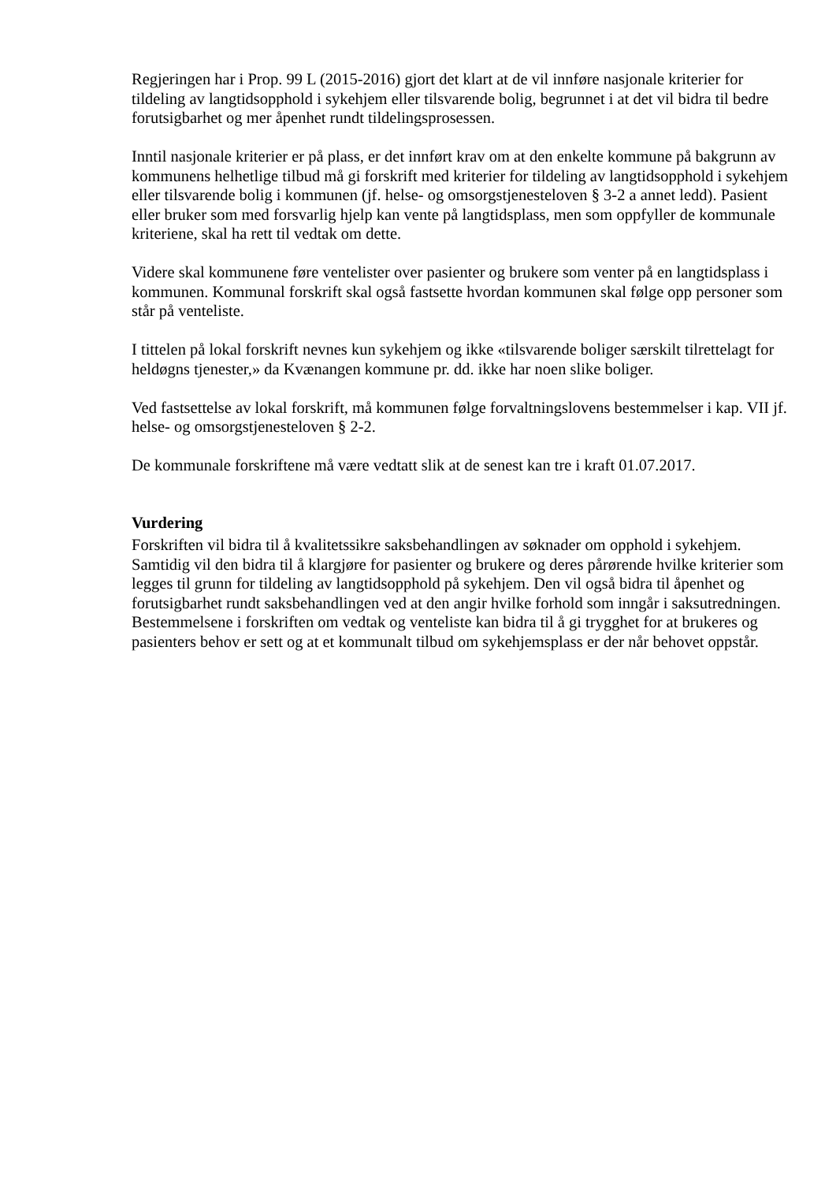Regjeringen har i Prop. 99 L (2015-2016) gjort det klart at de vil innføre nasjonale kriterier for tildeling av langtidsopphold i sykehjem eller tilsvarende bolig, begrunnet i at det vil bidra til bedre forutsigbarhet og mer åpenhet rundt tildelingsprosessen.
Inntil nasjonale kriterier er på plass, er det innført krav om at den enkelte kommune på bakgrunn av kommunens helhetlige tilbud må gi forskrift med kriterier for tildeling av langtidsopphold i sykehjem eller tilsvarende bolig i kommunen (jf. helse- og omsorgstjenesteloven § 3-2 a annet ledd). Pasient eller bruker som med forsvarlig hjelp kan vente på langtidsplass, men som oppfyller de kommunale kriteriene, skal ha rett til vedtak om dette.
Videre skal kommunene føre ventelister over pasienter og brukere som venter på en langtidsplass i kommunen. Kommunal forskrift skal også fastsette hvordan kommunen skal følge opp personer som står på venteliste.
I tittelen på lokal forskrift nevnes kun sykehjem og ikke «tilsvarende boliger særskilt tilrettelagt for heldøgns tjenester,» da Kvænangen kommune pr. dd. ikke har noen slike boliger.
Ved fastsettelse av lokal forskrift, må kommunen følge forvaltningslovens bestemmelser i kap. VII jf. helse- og omsorgstjenesteloven § 2-2.
De kommunale forskriftene må være vedtatt slik at de senest kan tre i kraft 01.07.2017.
Vurdering
Forskriften vil bidra til å kvalitetssikre saksbehandlingen av søknader om opphold i sykehjem. Samtidig vil den bidra til å klargjøre for pasienter og brukere og deres pårørende hvilke kriterier som legges til grunn for tildeling av langtidsopphold på sykehjem. Den vil også bidra til åpenhet og forutsigbarhet rundt saksbehandlingen ved at den angir hvilke forhold som inngår i saksutredningen. Bestemmelsene i forskriften om vedtak og venteliste kan bidra til å gi trygghet for at brukeres og pasienters behov er sett og at et kommunalt tilbud om sykehjemsplass er der når behovet oppstår.